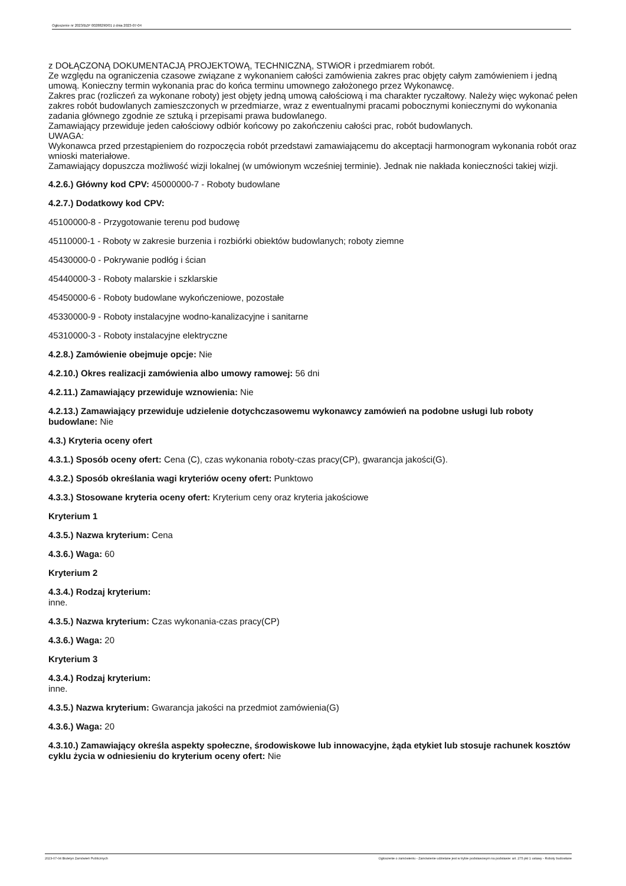Ogłoszenie nr 2023/BZP 00288290/01 z dnia 2023-07-04
z DOŁĄCZONĄ DOKUMENTACJĄ PROJEKTOWĄ, TECHNICZNĄ, STWiOR i przedmiarem robót.
Ze względu na ograniczenia czasowe związane z wykonaniem całości zamówienia zakres prac objęty całym zamówieniem i jedną umową. Konieczny termin wykonania prac do końca terminu umownego założonego przez Wykonawcę.
Zakres prac (rozliczeń za wykonane roboty) jest objęty jedną umową całościową i ma charakter ryczałtowy. Należy więc wykonać pełen zakres robót budowlanych zamieszczonych w przedmiarze, wraz z ewentualnymi pracami pobocznymi koniecznymi do wykonania zadania głównego zgodnie ze sztuką i przepisami prawa budowlanego.
Zamawiający przewiduje jeden całościowy odbiór końcowy po zakończeniu całości prac, robót budowlanych.
UWAGA:
Wykonawca przed przestąpieniem do rozpoczęcia robót przedstawi zamawiającemu do akceptacji harmonogram wykonania robót oraz wnioski materiałowe.
Zamawiający dopuszcza możliwość wizji lokalnej (w umówionym wcześniej terminie). Jednak nie nakłada konieczności takiej wizji.
4.2.6.) Główny kod CPV: 45000000-7 - Roboty budowlane
4.2.7.) Dodatkowy kod CPV:
45100000-8 - Przygotowanie terenu pod budowę
45110000-1 - Roboty w zakresie burzenia i rozbiórki obiektów budowlanych; roboty ziemne
45430000-0 - Pokrywanie podłóg i ścian
45440000-3 - Roboty malarskie i szklarskie
45450000-6 - Roboty budowlane wykończeniowe, pozostałe
45330000-9 - Roboty instalacyjne wodno-kanalizacyjne i sanitarne
45310000-3 - Roboty instalacyjne elektryczne
4.2.8.) Zamówienie obejmuje opcje: Nie
4.2.10.) Okres realizacji zamówienia albo umowy ramowej: 56 dni
4.2.11.) Zamawiający przewiduje wznowienia: Nie
4.2.13.) Zamawiający przewiduje udzielenie dotychczasowemu wykonawcy zamówień na podobne usługi lub roboty budowlane: Nie
4.3.) Kryteria oceny ofert
4.3.1.) Sposób oceny ofert: Cena (C), czas wykonania roboty-czas pracy(CP), gwarancja jakości(G).
4.3.2.) Sposób określania wagi kryteriów oceny ofert: Punktowo
4.3.3.) Stosowane kryteria oceny ofert: Kryterium ceny oraz kryteria jakościowe
Kryterium 1
4.3.5.) Nazwa kryterium: Cena
4.3.6.) Waga: 60
Kryterium 2
4.3.4.) Rodzaj kryterium:
inne.
4.3.5.) Nazwa kryterium: Czas wykonania-czas pracy(CP)
4.3.6.) Waga: 20
Kryterium 3
4.3.4.) Rodzaj kryterium:
inne.
4.3.5.) Nazwa kryterium: Gwarancja jakości na przedmiot zamówienia(G)
4.3.6.) Waga: 20
4.3.10.) Zamawiający określa aspekty społeczne, środowiskowe lub innowacyjne, żąda etykiet lub stosuje rachunek kosztów cyklu życia w odniesieniu do kryterium oceny ofert: Nie
2023-07-04 Biuletyn Zamówień Publicznych Ogłoszenie o zamówieniu - Zamówienie udzielane jest w trybie podstawowym na podstawie: art. 275 pkt 1 ustawy - Roboty budowlane